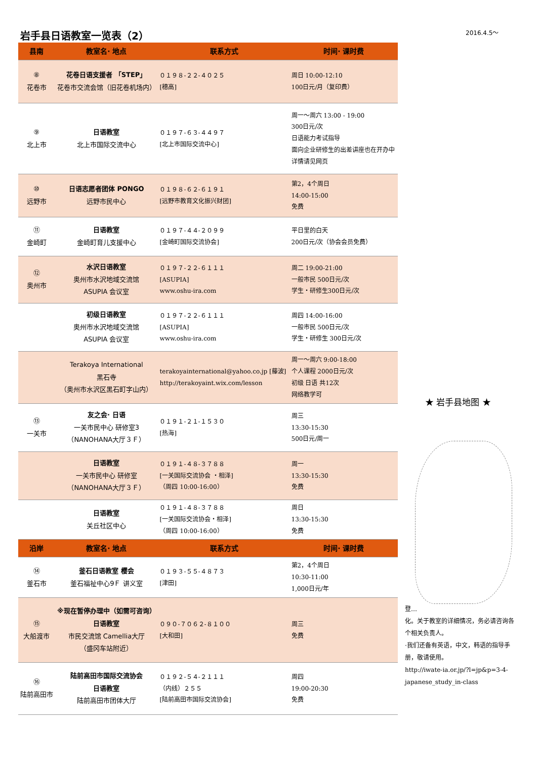岩手县日语教室一览表（2） 2016.4.5～
| 县南 | 教室名· 地点 | 联系方式 | 时间· 课时费 |
| --- | --- | --- | --- |
| ⑧ 花卷市 | 花卷日语支援者 「STEP」 花卷市交流会馆（旧花卷机场内） | ０１９８-２２-４０２５ [穗高] | 周日 10:00-12:10 100日元/月（复印费） |
| ⑨ 北上市 | 日语教室 北上市国际交流中心 | ０１９７-６３-４４９７ [北上市国际交流中心] | 周一～周六 13:00 - 19:00 300日元/次 日语能力考试指导 面向企业研修生的出差讲座也在开办中 详情请见网页 |
| ⑩ 远野市 | 日语志愿者团体 PONGO 远野市民中心 | ０１９８-６２-６１９１ [远野市教育文化振兴财团] | 第2，4个周日 14:00-15:00 免费 |
| ⑪ 金崎町 | 日语教室 金崎町育儿支援中心 | ０１９７-４４-２０９９ [金崎町国际交流协会] | 平日里的白天 200日元/次（协会会员免费） |
| ⑫ 奥州市 | 水沢日语教室 奥州市水沢地域交流馆 ASUPIA 会议室 | ０１９７-２２-６１１１ [ASUPIA] www.oshu-ira.com | 周二 19:00-21:00 一般市民 500日元/次 学生・研修生300日元/次 |
| | 初级日语教室 奥州市水沢地域交流馆 ASUPIA 会议室 | ０１９７-２２-６１１１ [ASUPIA] www.oshu-ira.com | 周四 14:00-16:00 一般市民 500日元/次 学生・研修生 300日元/次 |
| | Terakoya International 黑石寺 （奥州市水沢区黑石町字山内） | terakoyainternational@yahoo.co.jp [藤波] http://terakoyaint.wix.com/lesson | 周一～周六 9:00-18:00 个人课程 2000日元/次 初级 日语 共12次 网络教学可 |
| ⑬ 一关市 | 友之会· 日语 一关市民中心 研修室3 （NANOHANA大厅３Ｆ） | ０１９１-２１-１５３０ [热海] | 周三 13:30-15:30 500日元/周一 |
| | 日语教室 一关市民中心 研修室 （NANOHANA大厅３Ｆ） | ０１９１-４８-３７８８ [一关国际交流协会 ・相泽] （周四 10:00-16:00） | 周一 13:30-15:30 免费 |
| | 日语教室 关丘社区中心 | ０１９１-４８-３７８８ [一关国际交流协会・相泽] （周四 10:00-16:00） | 周日 13:30-15:30 免费 |
| 沿岸 | 教室名· 地点 | 联系方式 | 时间· 课时费 |
| ⑭ 釜石市 | 釜石日语教室 樱会 釜石福祉中心9Ｆ 讲义室 | ０１９３-５５-４８７３ [津田] | 第2，4个周日 10:30-11:00 1,000日元/年 |
| ⑮ 大船渡市 | ※现在暂停办理中（如需可咨询） 日语教室 市民交流馆 Camellia大厅 （盛冈车站附近） | ０９０-７０６２-８１００ [大和田] | 周三 免费 |
| ⑯ 陆前高田市 | 陆前高田市国际交流协会 日语教室 陆前高田市团体大厅 | ０１９２-５４-２１１１ （内线）２５５ [陆前高田市国际交流协会] | 周四 19:00-20:30 免费 |
★ 岩手县地图 ★
登…
化。关于教室的详细情况，务必请咨询各个相关负责人。
·我们还备有英语，中文，韩语的指导手册，敬请使用。
http://iwate-ia.or.jp/?l=jp&p=3-4-japanese_study_in-class